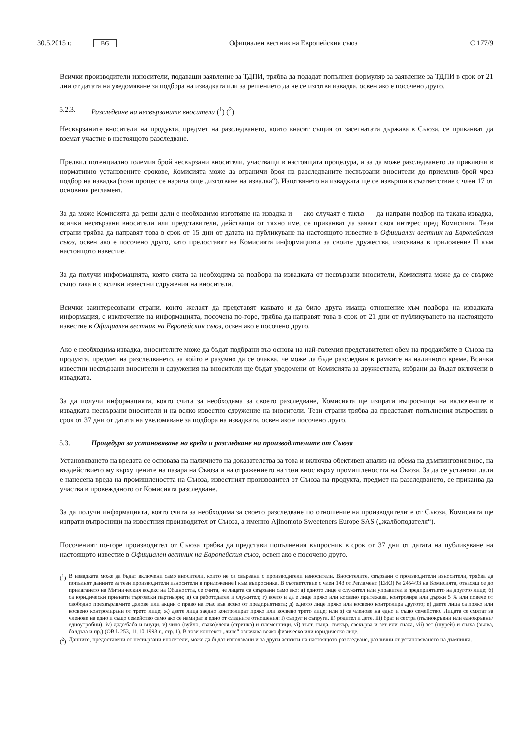30.5.2015 г. BG Официален вестник на Европейския съюз C 177/9
Всички производители износители, подаващи заявление за ТДПИ, трябва да подадат попълнен формуляр за заявление за ТДПИ в срок от 21 дни от датата на уведомяване за подбора на извадката или за решението да не се изготвя извадка, освен ако е посочено друго.
5.2.3. Разследване на несвързаните вносители (<sup>1</sup>) (<sup>2</sup>)
Несвързаните вносители на продукта, предмет на разследването, които внасят същия от засегнатата държава в Съюза, се приканват да вземат участие в настоящото разследване.
Предвид потенциално големия брой несвързани вносители, участващи в настоящата процедура, и за да може разследването да приключи в нормативно установените срокове, Комисията може да ограничи броя на разследваните несвързани вносители до приемлив брой чрез подбор на извадка (този процес се нарича още „изготвяне на извадка“). Изготвянето на извадката ще се извърши в съответствие с член 17 от основния регламент.
За да може Комисията да реши дали е необходимо изготвяне на извадка и — ако случаят е такъв — да направи подбор на такава извадка, всички несвързани вносители или представители, действащи от тяхно име, се приканват да заявят своя интерес пред Комисията. Тези страни трябва да направят това в срок от 15 дни от датата на публикуване на настоящото известие в Официален вестник на Европейския съюз, освен ако е посочено друго, като предоставят на Комисията информацията за своите дружества, изисквана в приложение II към настоящото известие.
За да получи информацията, която счита за необходима за подбора на извадката от несвързани вносители, Комисията може да се свърже също така и с всички известни сдружения на вносители.
Всички заинтересовани страни, които желаят да представят каквато и да било друга имаща отношение към подбора на извадката информация, с изключение на информацията, посочена по-горе, трябва да направят това в срок от 21 дни от публикуването на настоящото известие в Официален вестник на Европейския съюз, освен ако е посочено друго.
Ако е необходима извадка, вносителите може да бъдат подбрани въз основа на най-големия представителен обем на продажбите в Съюза на продукта, предмет на разследването, за който е разумно да се очаква, че може да бъде разследван в рамките на наличното време. Всички известни несвързани вносители и сдружения на вносители ще бъдат уведомени от Комисията за дружествата, избрани да бъдат включени в извадката.
За да получи информацията, която счита за необходима за своето разследване, Комисията ще изпрати въпросници на включените в извадката несвързани вносители и на всяко известно сдружение на вносители. Тези страни трябва да представят попълнения въпросник в срок от 37 дни от датата на уведомяване за подбора на извадката, освен ако е посочено друго.
5.3. Процедура за установяване на вреда и разследване на производителите от Съюза
Установяването на вредата се основава на наличието на доказателства за това и включва обективен анализ на обема на дъмпинговия внос, на въздействието му върху цените на пазара на Съюза и на отражението на този внос върху промишлеността на Съюза. За да се установи дали е нанесена вреда на промишлеността на Съюза, известният производител от Съюза на продукта, предмет на разследването, се приканва да участва в провежданото от Комисията разследване.
За да получи информацията, която счита за необходима за своето разследване по отношение на производителите от Съюза, Комисията ще изпрати въпросници на известния производител от Съюза, а именно Ajinomoto Sweeteners Europe SAS („жалбоподателя“).
Посоченият по-горе производител от Съюза трябва да представи попълнения въпросник в срок от 37 дни от датата на публикуване на настоящото известие в Официален вестник на Европейския съюз, освен ако е посочено друго.
(<sup>1</sup>) В извадката може да бъдат включени само вносители, които не са свързани с производители износители. Вносителите, свързани с производители износители, трябва да попълнят данните за тези производители износители в приложение I към въпросника. В съответствие с член 143 от Регламент (ЕИО) № 2454/93 на Комисията, отнасящ се до прилагането на Митническия кодекс на Общността, се счита, че лицата са свързани само ако: а) едното лице е служител или управител в предприятието на другото лице; б) са юридически признати търговски партньори; в) са работодател и служител; г) което и да е лице пряко или косвено притежава, контролира или държи 5 % или повече от свободно прехвърлимите дялове или акции с право на глас във всяко от предприятията; д) едното лице пряко или косвено контролира другото; е) двете лица са пряко или косвено контролирани от трето лице; ж) двете лица заедно контролират пряко или косвено трето лице; или з) са членове на едно и също семейство. Лицата се смятат за членове на едно и също семейство само ако се намират в едно от следните отношения: i) съпруг и съпруга, ii) родител и дете, iii) брат и сестра (пълнокръвни или еднокръвни/едноутробни), iv) дядо/баба и внуци, v) чичо (вуйчо, свако)/леля (стринка) и племенници, vi) тъст, тъща, свекър, свекърва и зет или снаха, vii) зет (шурей) и снаха (зълва, балдъза и пр.) (ОВ L 253, 11.10.1993 г., стр. 1). В този контекст „лице“ означава всяко физическо или юридическо лице.
(<sup>2</sup>) Данните, предоставени от несвързани вносители, може да бъдат използвани и за други аспекти на настоящото разследване, различни от установяването на дъмпинга.